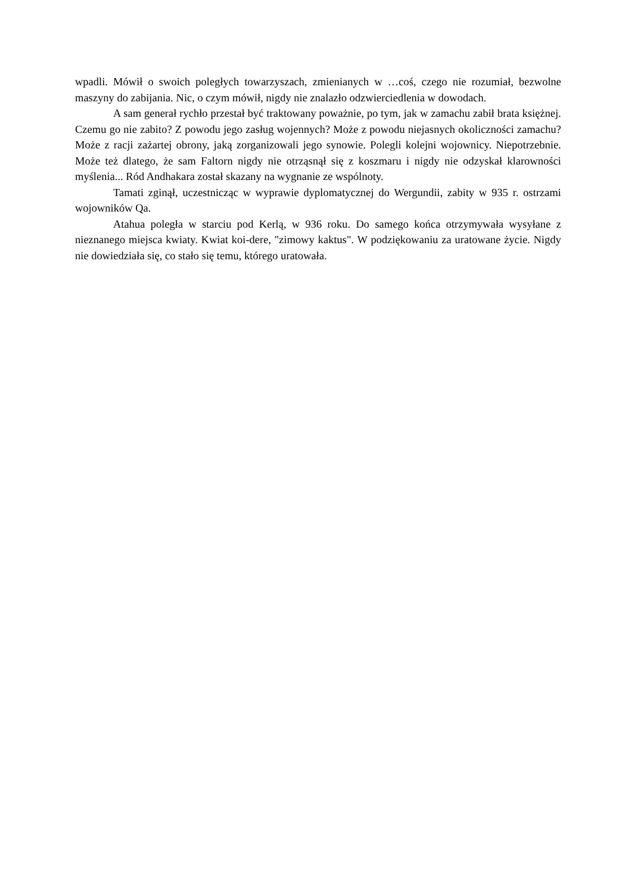wpadli. Mówił o swoich poległych towarzyszach, zmienianych w …coś, czego nie rozumiał, bezwolne maszyny do zabijania. Nic, o czym mówił, nigdy nie znalazło odzwierciedlenia w dowodach.
A sam generał rychło przestał być traktowany poważnie, po tym, jak w zamachu zabił brata księżnej. Czemu go nie zabito? Z powodu jego zasług wojennych? Może z powodu niejasnych okoliczności zamachu? Może z racji zażartej obrony, jaką zorganizowali jego synowie. Polegli kolejni wojownicy. Niepotrzebnie. Może też dlatego, że sam Faltorn nigdy nie otrząsnął się z koszmaru i nigdy nie odzyskał klarowności myślenia... Ród Andhakara został skazany na wygnanie ze wspólnoty.
Tamati zginął, uczestnicząc w wyprawie dyplomatycznej do Wergundii, zabity w 935 r. ostrzami wojowników Qa.
Atahua poległa w starciu pod Kerlą, w 936 roku. Do samego końca otrzymywała wysyłane z nieznanego miejsca kwiaty. Kwiat koi-dere, "zimowy kaktus". W podziękowaniu za uratowane życie. Nigdy nie dowiedziała się, co stało się temu, którego uratowała.